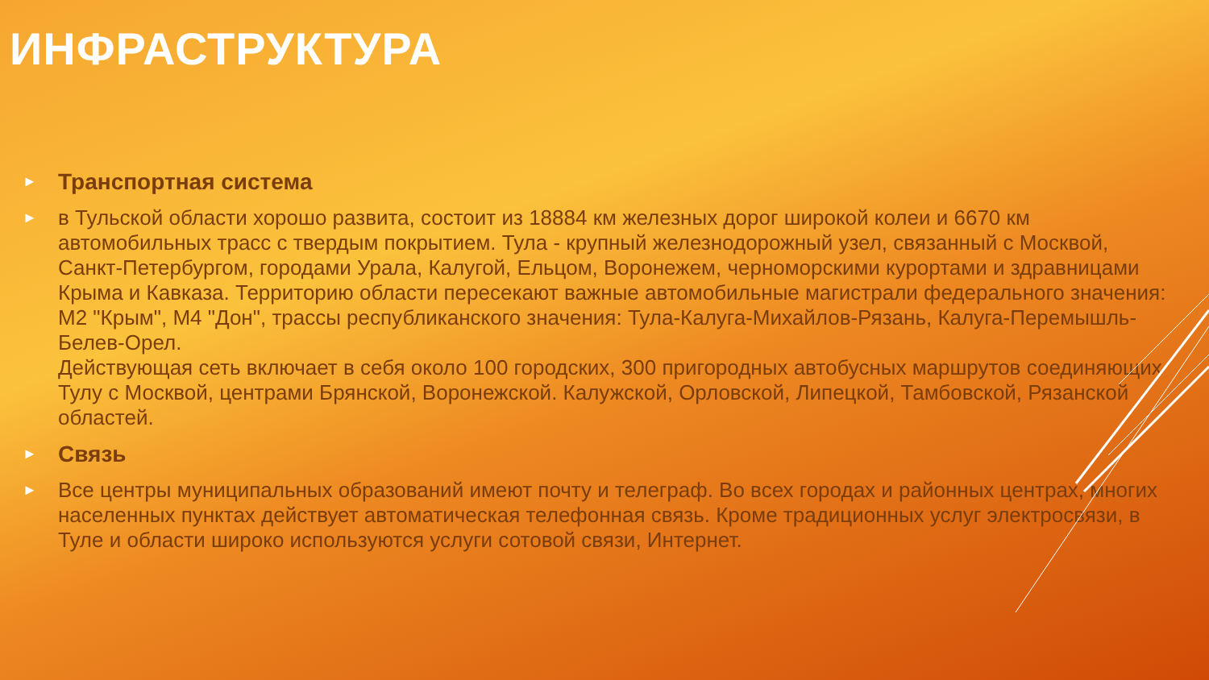ИНФРАСТРУКТУРА
► Транспортная система
►
в Тульской области хорошо развита, состоит из 18884 км железных дорог широкой колеи и 6670 км автомобильных трасс с твердым покрытием. Тула - крупный железнодорожный узел, связанный с Москвой, Санкт-Петербургом, городами Урала, Калугой, Ельцом, Воронежем, черноморскими курортами и здравницами Крыма и Кавказа. Территорию области пересекают важные автомобильные магистрали федерального значения: М2 "Крым", М4 "Дон", трассы республиканского значения: Тула-Калуга-Михайлов-Рязань, Калуга-Перемышль-Белев-Орел.
Действующая сеть включает в себя около 100 городских, 300 пригородных автобусных маршрутов соединяющих Тулу с Москвой, центрами Брянской, Воронежской. Калужской, Орловской, Липецкой, Тамбовской, Рязанской областей.
► Связь
►
Все центры муниципальных образований имеют почту и телеграф. Во всех городах и районных центрах, многих населенных пунктах действует автоматическая телефонная связь. Кроме традиционных услуг электросвязи, в Туле и области широко используются услуги сотовой связи, Интернет.